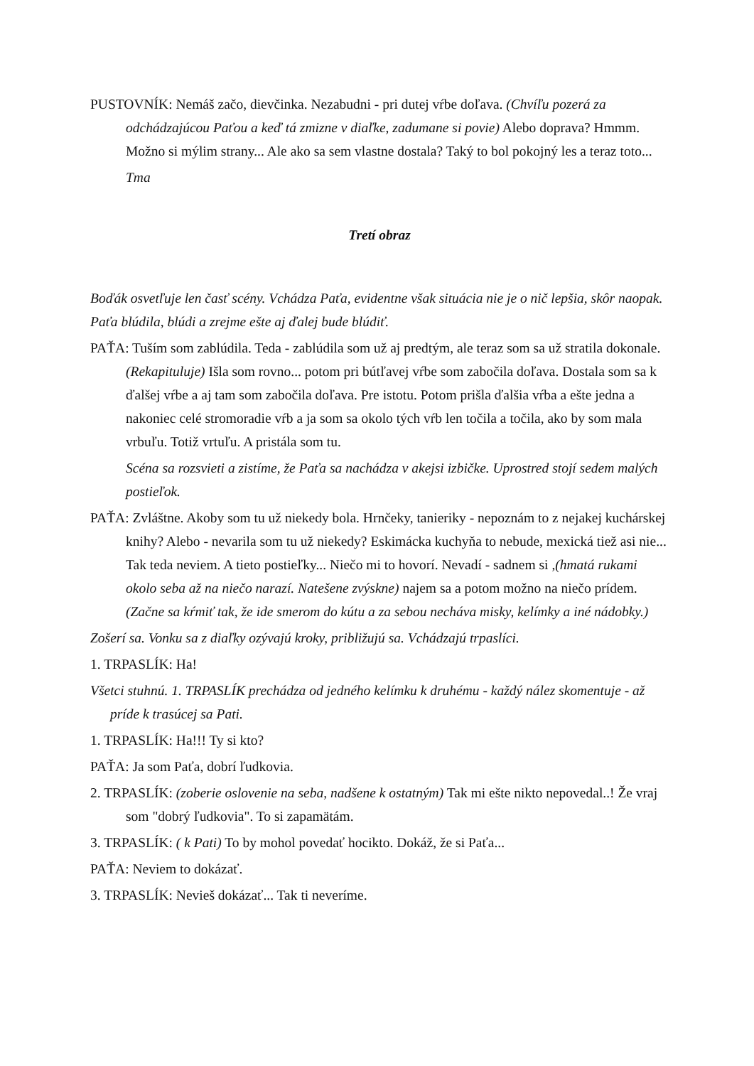PUSTOVNÍK: Nemáš začo, dievčinka. Nezabudni - pri dutej vŕbe doľava. (Chvíľu pozerá za odchádzajúcou Paťou a keď tá zmizne v diaľke, zadumane si povie) Alebo doprava? Hmmm. Možno si mýlim strany... Ale ako sa sem vlastne dostala? Taký to bol pokojný les a teraz toto...
Tma
Tretí obraz
Boďák osvetľuje len časť scény. Vchádza Paťa, evidentne však situácia nie je o nič lepšia, skôr naopak. Paťa blúdila, blúdi a zrejme ešte aj ďalej bude blúdiť.
PAŤA: Tuším som zablúdila. Teda - zablúdila som už aj predtým, ale teraz som sa už stratila dokonale. (Rekapituluje) Išla som rovno... potom pri bútľavej vŕbe som zabočila doľava. Dostala som sa k ďalšej vŕbe a aj tam som zabočila doľava. Pre istotu. Potom prišla ďalšia vŕba a ešte jedna a nakoniec celé stromoradie vŕb a ja som sa okolo tých vŕb len točila a točila, ako by som mala vrbuľu. Totiž vrtuľu. A pristála som tu.
Scéna sa rozsvieti a zistíme, že Paťa sa nachádza v akejsi izbičke. Uprostred stojí sedem malých postieľok.
PAŤA: Zvláštne. Akoby som tu už niekedy bola. Hrnčeky, tanieriky - nepoznám to z nejakej kuchárskej knihy? Alebo - nevarila som tu už niekedy? Eskimácka kuchyňa to nebude, mexická tiež asi nie... Tak teda neviem. A tieto postieľky... Niečo mi to hovorí. Nevadí - sadnem si ,(hmatá rukami okolo seba až na niečo narazí. Natešene zvýskne) najem sa a potom možno na niečo prídem. (Začne sa kŕmiť tak, že ide smerom do kútu a za sebou necháva misky, kelímky a iné nádobky.)
Zošerí sa. Vonku sa z diaľky ozývajú kroky, približujú sa. Vchádzajú trpaslíci.
1. TRPASLÍK: Ha!
Všetci stuhnú. 1. TRPASLÍK prechádza od jedného kelímku k druhému - každý nález skomentuje - až príde k trasúcej sa Pati.
1. TRPASLÍK: Ha!!! Ty si kto?
PAŤA: Ja som Paťa, dobrí ľudkovia.
2. TRPASLÍK: (zoberie oslovenie na seba, nadšene k ostatným) Tak mi ešte nikto nepovedal..! Že vraj som "dobrý ľudkovia". To si zapamätám.
3. TRPASLÍK: ( k Pati) To by mohol povedať hocikto. Dokáž, že si Paťa...
PAŤA: Neviem to dokázať.
3. TRPASLÍK: Nevieš dokázať... Tak ti neveríme.